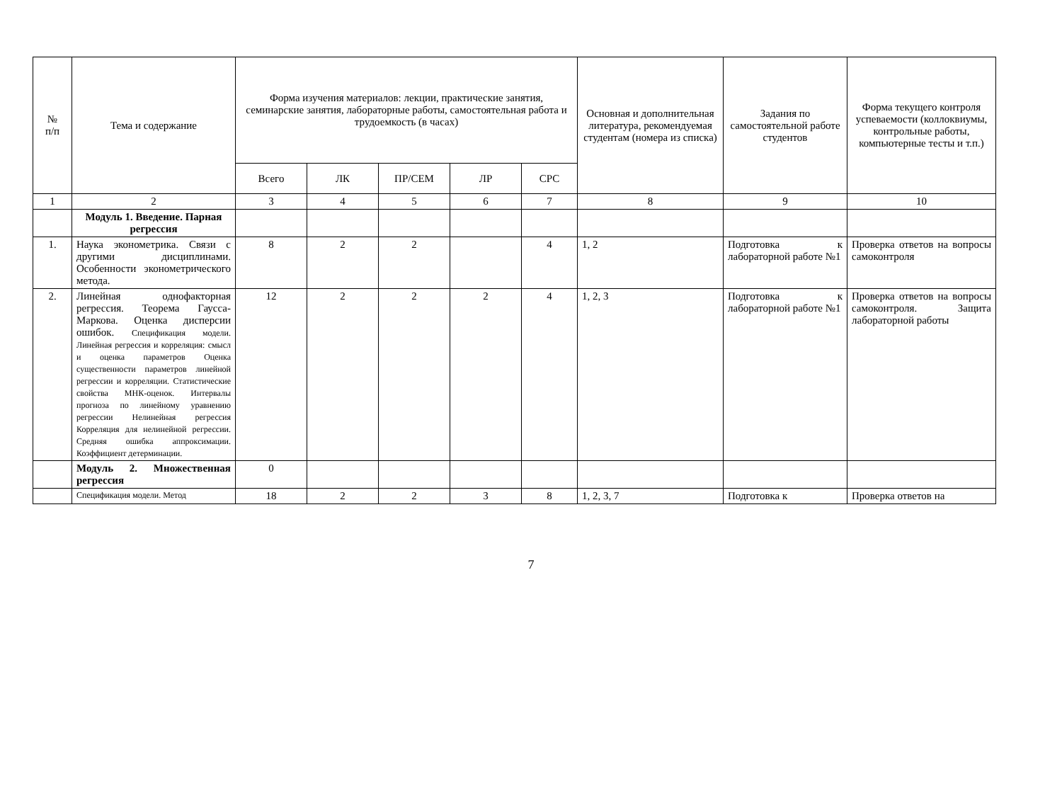| № п/п | Тема и содержание | Форма изучения материалов: лекции, практические занятия, семинарские занятия, лабораторные работы, самостоятельная работа и трудоемкость (в часах) | | | | | Основная и дополнительная литература, рекомендуемая студентам (номера из списка) | Задания по самостоятельной работе студентов | Форма текущего контроля успеваемости (коллоквиумы, контрольные работы, компьютерные тесты и т.п.) |
| --- | --- | --- | --- | --- | --- | --- | --- | --- | --- |
| | | Всего | ЛК | ПР/СЕМ | ЛР | СРС | | | |
| 1 | 2 | 3 | 4 | 5 | 6 | 7 | 8 | 9 | 10 |
| | Модуль 1. Введение. Парная регрессия | | | | | | | | |
| 1. | Наука эконометрика. Связи с другими дисциплинами. Особенности эконометрического метода. | 8 | 2 | 2 | | 4 | 1, 2 | Подготовка к лабораторной работе №1 | Проверка ответов на вопросы самоконтроля |
| 2. | Линейная однофакторная регрессия. Теорема Гаусса-Маркова. Оценка дисперсии ошибок. Спецификация модели. Линейная регрессия и корреляция: смысл и оценка параметров Оценка существенности параметров линейной регрессии и корреляции. Статистические свойства МНК-оценок. Интервалы прогноза по линейному уравнению регрессии Нелинейная регрессия Корреляция для нелинейной регрессии. Средняя ошибка аппроксимации. Коэффициент детерминации. | 12 | 2 | 2 | 2 | 4 | 1, 2, 3 | Подготовка к лабораторной работе №1 | Проверка ответов на вопросы самоконтроля. Защита лабораторной работы |
| | Модуль 2. Множественная регрессия | 0 | | | | | | | |
| | Спецификация модели. Метод | 18 | 2 | 2 | 3 | 8 | 1, 2, 3, 7 | Подготовка к | Проверка ответов на |
7